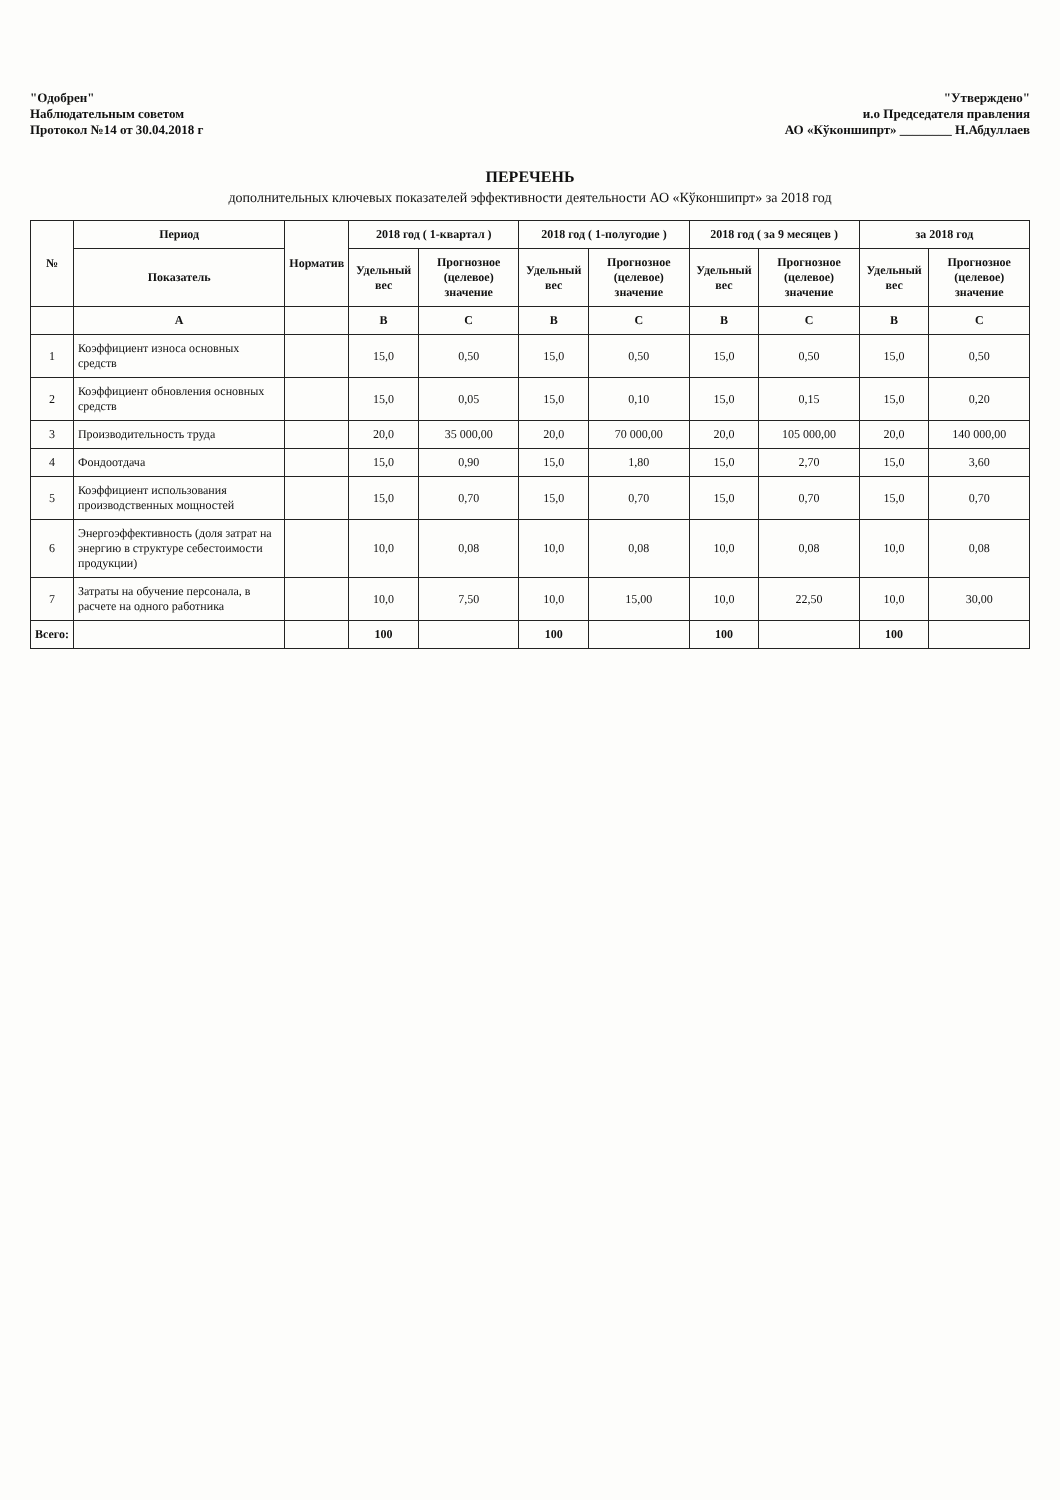"Одобрен"
Наблюдательным советом
Протокол №14 от 30.04.2018 г
"Утверждено"
и.о Председателя правления
АО «Кўконшипрт» ________ Н.Абдуллаев
ПЕРЕЧЕНЬ
дополнительных ключевых показателей эффективности деятельности АО «Кўконшипрт» за 2018 год
| № | Период | Норматив | 2018 год ( 1-квартал ) | | 2018 год ( 1-полугодие ) | | 2018 год ( за 9 месяцев ) | | за 2018 год | |
| --- | --- | --- | --- | --- | --- | --- | --- | --- | --- | --- |
| | Показатель | | Удельный вес | Прогнозное (целевое) значение | Удельный вес | Прогнозное (целевое) значение | Удельный вес | Прогнозное (целевое) значение | Удельный вес | Прогнозное (целевое) значение |
| | А | | В | С | В | С | В | С | В | С |
| 1 | Коэффициент износа основных средств | | 15,0 | 0,50 | 15,0 | 0,50 | 15,0 | 0,50 | 15,0 | 0,50 |
| 2 | Коэффициент обновления основных средств | | 15,0 | 0,05 | 15,0 | 0,10 | 15,0 | 0,15 | 15,0 | 0,20 |
| 3 | Производительность труда | | 20,0 | 35 000,00 | 20,0 | 70 000,00 | 20,0 | 105 000,00 | 20,0 | 140 000,00 |
| 4 | Фондоотдача | | 15,0 | 0,90 | 15,0 | 1,80 | 15,0 | 2,70 | 15,0 | 3,60 |
| 5 | Коэффициент использования производственных мощностей | | 15,0 | 0,70 | 15,0 | 0,70 | 15,0 | 0,70 | 15,0 | 0,70 |
| 6 | Энергоэффективность (доля затрат на энергию в структуре себестоимости продукции) | | 10,0 | 0,08 | 10,0 | 0,08 | 10,0 | 0,08 | 10,0 | 0,08 |
| 7 | Затраты на обучение персонала, в расчете на одного работника | | 10,0 | 7,50 | 10,0 | 15,00 | 10,0 | 22,50 | 10,0 | 30,00 |
| Всего: | | | 100 | | 100 | | 100 | | 100 | |